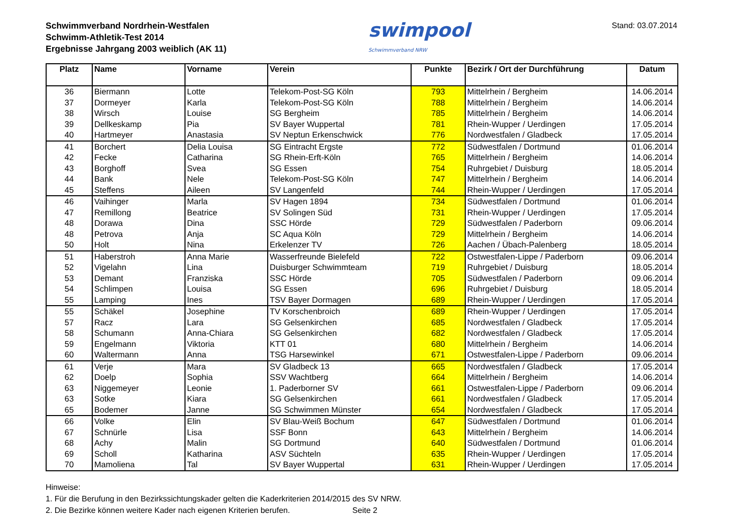Schwimmverband Nordrhein-Westfalen
Schwimm-Athletik-Test 2014
Ergebnisse Jahrgang 2003 weiblich (AK 11)
swimpool
Schwimmverband NRW
Stand: 03.07.2014
| Platz | Name | Vorname | Verein | Punkte | Bezirk / Ort der Durchführung | Datum |
| --- | --- | --- | --- | --- | --- | --- |
| 36 | Biermann | Lotte | Telekom-Post-SG Köln | 793 | Mittelrhein / Bergheim | 14.06.2014 |
| 37 | Dormeyer | Karla | Telekom-Post-SG Köln | 788 | Mittelrhein / Bergheim | 14.06.2014 |
| 38 | Wirsch | Louise | SG Bergheim | 785 | Mittelrhein / Bergheim | 14.06.2014 |
| 39 | Dellkeskamp | Pia | SV Bayer Wuppertal | 781 | Rhein-Wupper / Uerdingen | 17.05.2014 |
| 40 | Hartmeyer | Anastasia | SV Neptun Erkenschwick | 776 | Nordwestfalen / Gladbeck | 17.05.2014 |
| 41 | Borchert | Delia Louisa | SG Eintracht Ergste | 772 | Südwestfalen / Dortmund | 01.06.2014 |
| 42 | Fecke | Catharina | SG Rhein-Erft-Köln | 765 | Mittelrhein / Bergheim | 14.06.2014 |
| 43 | Borghoff | Svea | SG Essen | 754 | Ruhrgebiet / Duisburg | 18.05.2014 |
| 44 | Bank | Nele | Telekom-Post-SG Köln | 747 | Mittelrhein / Bergheim | 14.06.2014 |
| 45 | Steffens | Aileen | SV Langenfeld | 744 | Rhein-Wupper / Uerdingen | 17.05.2014 |
| 46 | Vaihinger | Marla | SV Hagen 1894 | 734 | Südwestfalen / Dortmund | 01.06.2014 |
| 47 | Remillong | Beatrice | SV Solingen Süd | 731 | Rhein-Wupper / Uerdingen | 17.05.2014 |
| 48 | Dorawa | Dina | SSC Hörde | 729 | Südwestfalen / Paderborn | 09.06.2014 |
| 48 | Petrova | Anja | SC Aqua Köln | 729 | Mittelrhein / Bergheim | 14.06.2014 |
| 50 | Holt | Nina | Erkelenzer TV | 726 | Aachen / Übach-Palenberg | 18.05.2014 |
| 51 | Haberstroh | Anna Marie | Wasserfreunde Bielefeld | 722 | Ostwestfalen-Lippe / Paderborn | 09.06.2014 |
| 52 | Vigelahn | Lina | Duisburger Schwimmteam | 719 | Ruhrgebiet / Duisburg | 18.05.2014 |
| 53 | Demant | Franziska | SSC Hörde | 705 | Südwestfalen / Paderborn | 09.06.2014 |
| 54 | Schlimpen | Louisa | SG Essen | 696 | Ruhrgebiet / Duisburg | 18.05.2014 |
| 55 | Lamping | Ines | TSV Bayer Dormagen | 689 | Rhein-Wupper / Uerdingen | 17.05.2014 |
| 55 | Schäkel | Josephine | TV Korschenbroich | 689 | Rhein-Wupper / Uerdingen | 17.05.2014 |
| 57 | Racz | Lara | SG Gelsenkirchen | 685 | Nordwestfalen / Gladbeck | 17.05.2014 |
| 58 | Schumann | Anna-Chiara | SG Gelsenkirchen | 682 | Nordwestfalen / Gladbeck | 17.05.2014 |
| 59 | Engelmann | Viktoria | KTT 01 | 680 | Mittelrhein / Bergheim | 14.06.2014 |
| 60 | Waltermann | Anna | TSG Harsewinkel | 671 | Ostwestfalen-Lippe / Paderborn | 09.06.2014 |
| 61 | Verje | Mara | SV Gladbeck 13 | 665 | Nordwestfalen / Gladbeck | 17.05.2014 |
| 62 | Doelp | Sophia | SSV Wachtberg | 664 | Mittelrhein / Bergheim | 14.06.2014 |
| 63 | Niggemeyer | Leonie | 1. Paderborner SV | 661 | Ostwestfalen-Lippe / Paderborn | 09.06.2014 |
| 63 | Sotke | Kiara | SG Gelsenkirchen | 661 | Nordwestfalen / Gladbeck | 17.05.2014 |
| 65 | Bodemer | Janne | SG Schwimmen Münster | 654 | Nordwestfalen / Gladbeck | 17.05.2014 |
| 66 | Volke | Elin | SV Blau-Weiß Bochum | 647 | Südwestfalen / Dortmund | 01.06.2014 |
| 67 | Schnürle | Lisa | SSF Bonn | 643 | Mittelrhein / Bergheim | 14.06.2014 |
| 68 | Achy | Malin | SG Dortmund | 640 | Südwestfalen / Dortmund | 01.06.2014 |
| 69 | Scholl | Katharina | ASV Süchteln | 635 | Rhein-Wupper / Uerdingen | 17.05.2014 |
| 70 | Mamoliena | Tal | SV Bayer Wuppertal | 631 | Rhein-Wupper / Uerdingen | 17.05.2014 |
Hinweise:
1. Für die Berufung in den Bezirkssichtungskader gelten die Kaderkriterien 2014/2015 des SV NRW.
2. Die Bezirke können weitere Kader nach eigenen Kriterien berufen. Seite 2